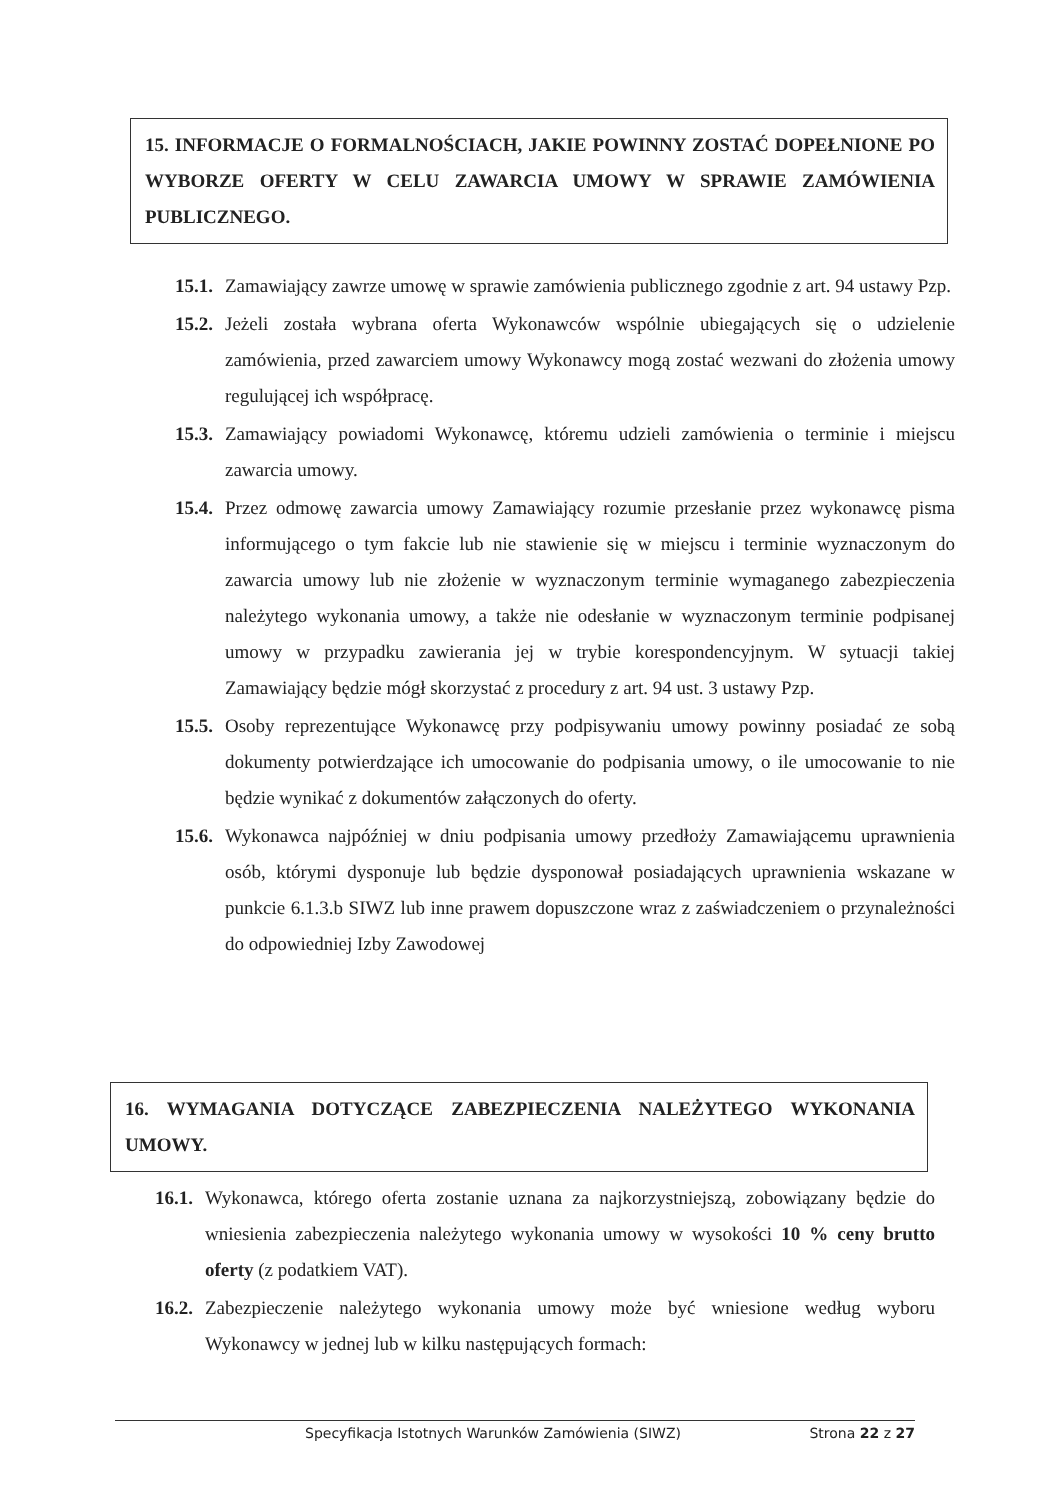15. INFORMACJE O FORMALNOŚCIACH, JAKIE POWINNY ZOSTAĆ DOPEŁNIONE PO WYBORZE OFERTY W CELU ZAWARCIA UMOWY W SPRAWIE ZAMÓWIENIA PUBLICZNEGO.
15.1. Zamawiający zawrze umowę w sprawie zamówienia publicznego zgodnie z art. 94 ustawy Pzp.
15.2. Jeżeli została wybrana oferta Wykonawców wspólnie ubiegających się o udzielenie zamówienia, przed zawarciem umowy Wykonawcy mogą zostać wezwani do złożenia umowy regulującej ich współpracę.
15.3. Zamawiający powiadomi Wykonawcę, któremu udzieli zamówienia o terminie i miejscu zawarcia umowy.
15.4. Przez odmowę zawarcia umowy Zamawiający rozumie przesłanie przez wykonawcę pisma informującego o tym fakcie lub nie stawienie się w miejscu i terminie wyznaczonym do zawarcia umowy lub nie złożenie w wyznaczonym terminie wymaganego zabezpieczenia należytego wykonania umowy, a także nie odesłanie w wyznaczonym terminie podpisanej umowy w przypadku zawierania jej w trybie korespondencyjnym. W sytuacji takiej Zamawiający będzie mógł skorzystać z procedury z art. 94 ust. 3 ustawy Pzp.
15.5. Osoby reprezentujące Wykonawcę przy podpisywaniu umowy powinny posiadać ze sobą dokumenty potwierdzające ich umocowanie do podpisania umowy, o ile umocowanie to nie będzie wynikać z dokumentów załączonych do oferty.
15.6. Wykonawca najpóźniej w dniu podpisania umowy przedłoży Zamawiającemu uprawnienia osób, którymi dysponuje lub będzie dysponował posiadających uprawnienia wskazane w punkcie 6.1.3.b SIWZ lub inne prawem dopuszczone wraz z zaświadczeniem o przynależności do odpowiedniej Izby Zawodowej
16. WYMAGANIA DOTYCZĄCE ZABEZPIECZENIA NALEŻYTEGO WYKONANIA UMOWY.
16.1. Wykonawca, którego oferta zostanie uznana za najkorzystniejszą, zobowiązany będzie do wniesienia zabezpieczenia należytego wykonania umowy w wysokości 10 % ceny brutto oferty (z podatkiem VAT).
16.2. Zabezpieczenie należytego wykonania umowy może być wniesione według wyboru Wykonawcy w jednej lub w kilku następujących formach:
Specyfikacja Istotnych Warunków Zamówienia (SIWZ) Strona 22 z 27